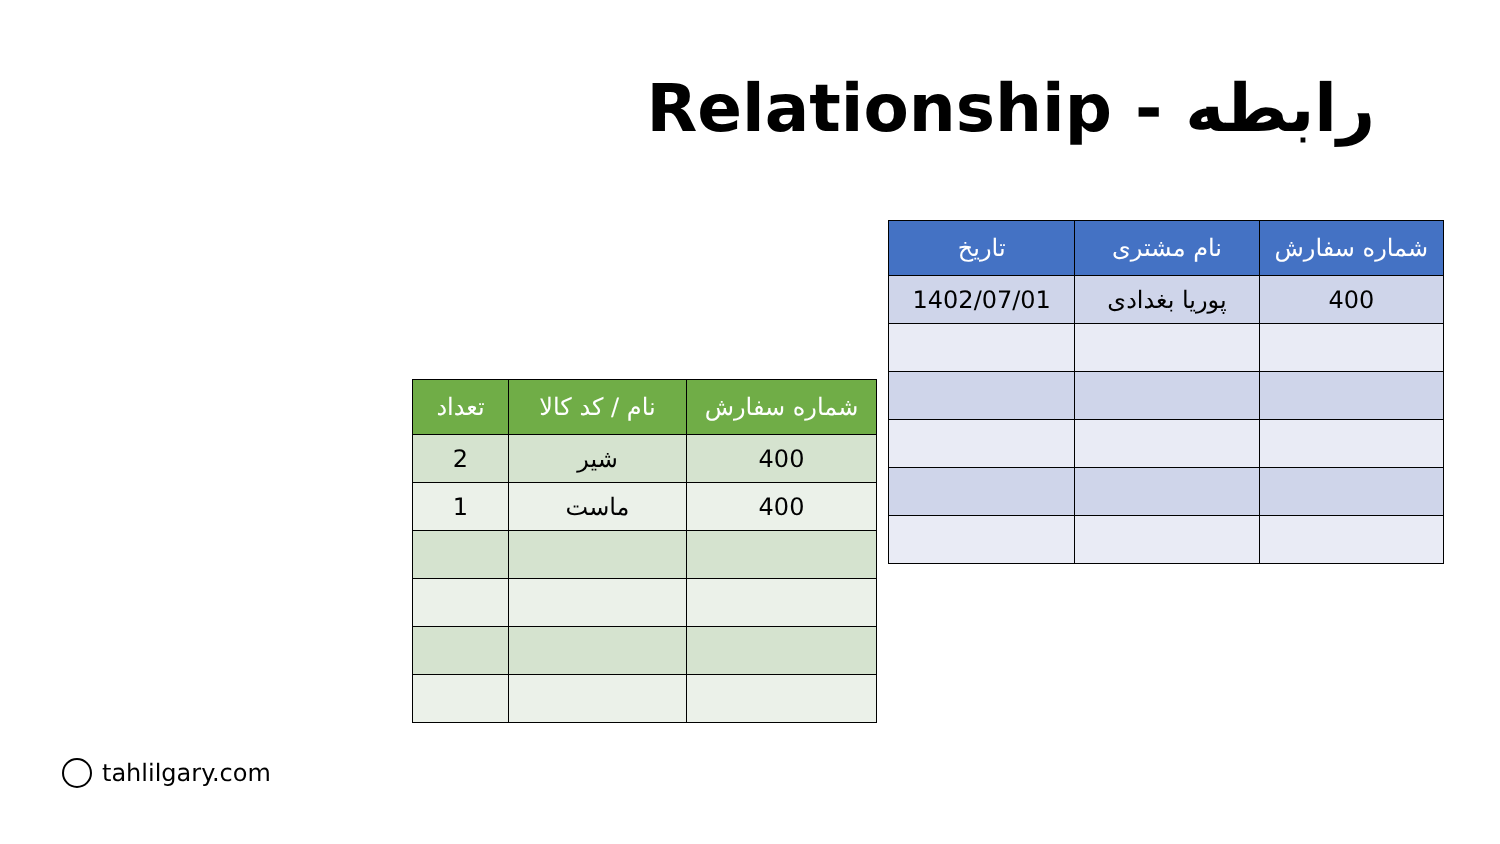رابطه - Relationship
| شماره سفارش | نام مشتری | تاریخ |
| --- | --- | --- |
| 400 | پوریا بغدادی | 1402/07/01 |
| شماره سفارش | نام / کد کالا | تعداد |
| --- | --- | --- |
| 400 | شیر | 2 |
| 400 | ماست | 1 |
tahlilgary.com